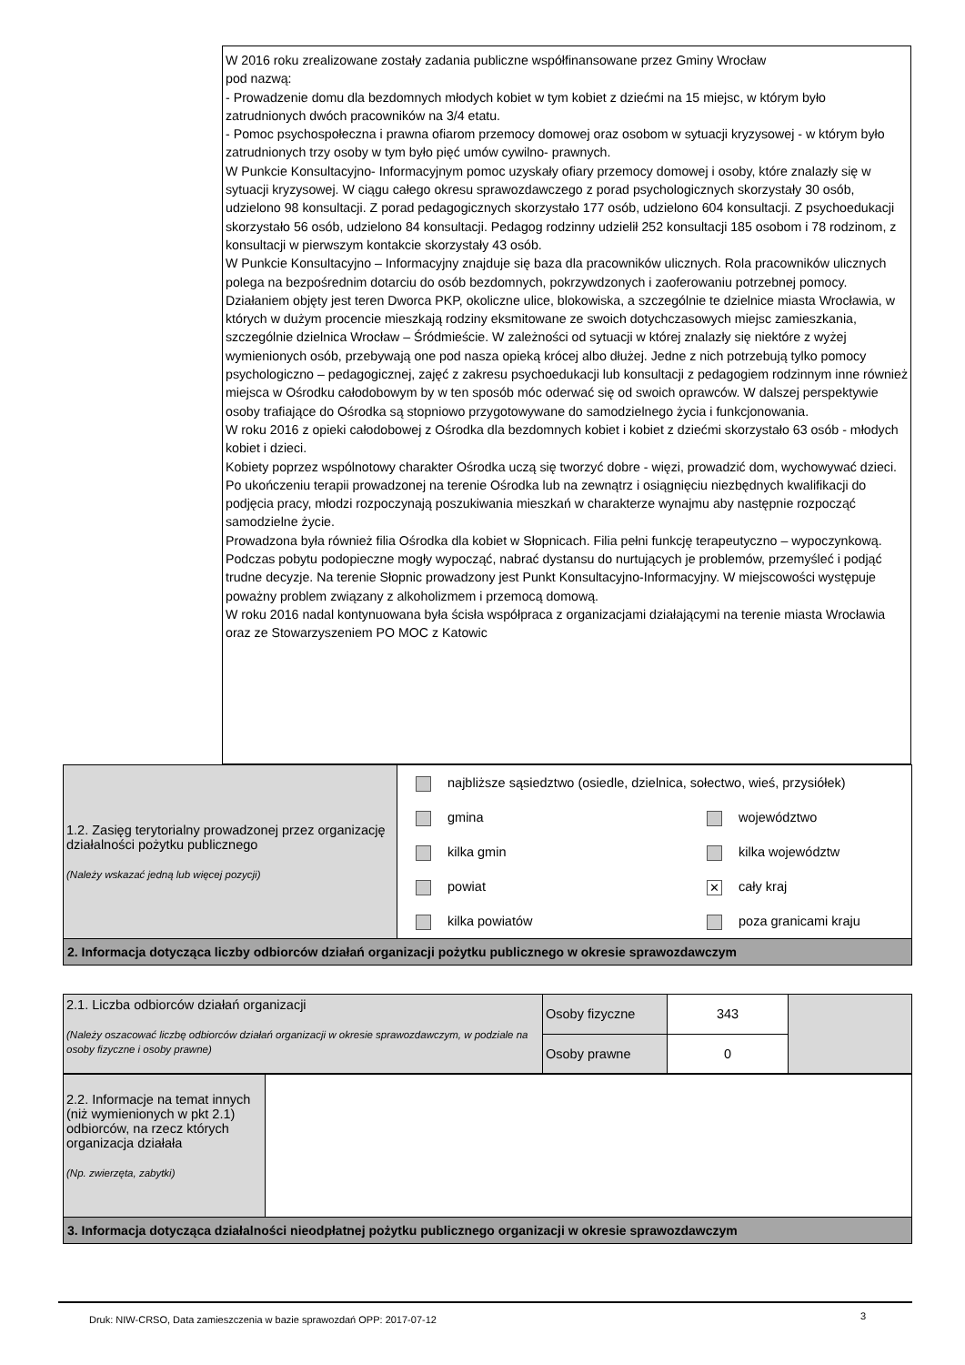W 2016 roku zrealizowane zostały zadania publiczne współfinansowane przez Gminy Wrocław
pod nazwą:
- Prowadzenie domu dla bezdomnych młodych kobiet w tym kobiet z dziećmi na 15 miejsc, w którym było zatrudnionych dwóch pracowników na 3/4 etatu.
- Pomoc psychospołeczna i prawna ofiarom przemocy domowej oraz osobom w sytuacji kryzysowej - w którym było zatrudnionych trzy osoby w tym było pięć umów cywilno- prawnych.
W Punkcie Konsultacyjno- Informacyjnym pomoc uzyskały ofiary przemocy domowej i osoby, które znalazły się w sytuacji kryzysowej. W ciągu całego okresu sprawozdawczego z porad psychologicznych skorzystały 30 osób, udzielono 98 konsultacji. Z porad pedagogicznych skorzystało 177 osób, udzielono 604 konsultacji. Z psychoedukacji skorzystało 56 osób, udzielono 84 konsultacji. Pedagog rodzinny udzielił 252 konsultacji 185 osobom i 78 rodzinom, z konsultacji w pierwszym kontakcie skorzystały 43 osób.
W Punkcie Konsultacyjno – Informacyjny znajduje się baza dla pracowników ulicznych. Rola pracowników ulicznych polega na bezpośrednim dotarciu do osób bezdomnych, pokrzywdzonych i zaoferowaniu potrzebnej pomocy. Działaniem objęty jest teren Dworca PKP, okoliczne ulice, blokowiska, a szczególnie te dzielnice miasta Wrocławia, w których w dużym procencie mieszkają rodziny eksmitowane ze swoich dotychczasowych miejsc zamieszkania, szczególnie dzielnica Wrocław – Śródmieście. W zależności od sytuacji w której znalazły się niektóre z wyżej wymienionych osób, przebywają one pod nasza opieką krócej albo dłużej. Jedne z nich potrzebują tylko pomocy psychologiczno – pedagogicznej, zajęć z zakresu psychoedukacji lub konsultacji z pedagogiem rodzinnym inne również miejsca w Ośrodku całodobowym by w ten sposób móc oderwać się od swoich oprawców. W dalszej perspektywie osoby trafiające do Ośrodka są stopniowo przygotowywane do samodzielnego życia i funkcjonowania.
W roku 2016 z opieki całodobowej z Ośrodka dla bezdomnych kobiet i kobiet z dziećmi skorzystało 63 osób - młodych kobiet i dzieci.
Kobiety poprzez wspólnotowy charakter Ośrodka uczą się tworzyć dobre - więzi, prowadzić dom, wychowywać dzieci. Po ukończeniu terapii prowadzonej na terenie Ośrodka lub na zewnątrz i osiągnięciu niezbędnych kwalifikacji do podjęcia pracy, młodzi rozpoczynają poszukiwania mieszkań w charakterze wynajmu aby następnie rozpocząć samodzielne życie.
Prowadzona była również filia Ośrodka dla kobiet w Słopnicach. Filia pełni funkcję terapeutyczno – wypoczynkową. Podczas pobytu podopieczne mogły wypocząć, nabrać dystansu do nurtujących je problemów, przemyśleć i podjąć trudne decyzje. Na terenie Słopnic prowadzony jest Punkt Konsultacyjno-Informacyjny. W miejscowości występuje poważny problem związany z alkoholizmem i przemocą domową.
W roku 2016 nadal kontynuowana była ścisła współpraca z organizacjami działającymi na terenie miasta Wrocławia oraz ze Stowarzyszeniem PO MOC z Katowic
| 1.2. Zasięg terytorialny prowadzonej przez organizację działalności pożytku publicznego (Należy wskazać jedną lub więcej pozycji) | najbliższe sąsiedztwo (osiedle, dzielnica, sołectwo, wieś, przysiółek) gmina kilka gmin powiat kilka powiatów województwo kilka województw ✕ cały kraj poza granicami kraju |
| 2. Informacja dotycząca liczby odbiorców działań organizacji pożytku publicznego w okresie sprawozdawczym | |
| 2.1. Liczba odbiorców działań organizacji (Należy oszacować liczbę odbiorców działań organizacji w okresie sprawozdawczym, w podziale na osoby fizyczne i osoby prawne) | Osoby fizyczne | 343 | |
| | Osoby prawne | 0 | |
| 2.2. Informacje na temat innych (niż wymienionych w pkt 2.1) odbiorców, na rzecz których organizacja działała (Np. zwierzęta, zabytki) | |
| 3. Informacja dotycząca działalności nieodpłatnej pożytku publicznego organizacji w okresie sprawozdawczym | |
Druk: NIW-CRSO, Data zamieszczenia w bazie sprawozdań OPP: 2017-07-12
3